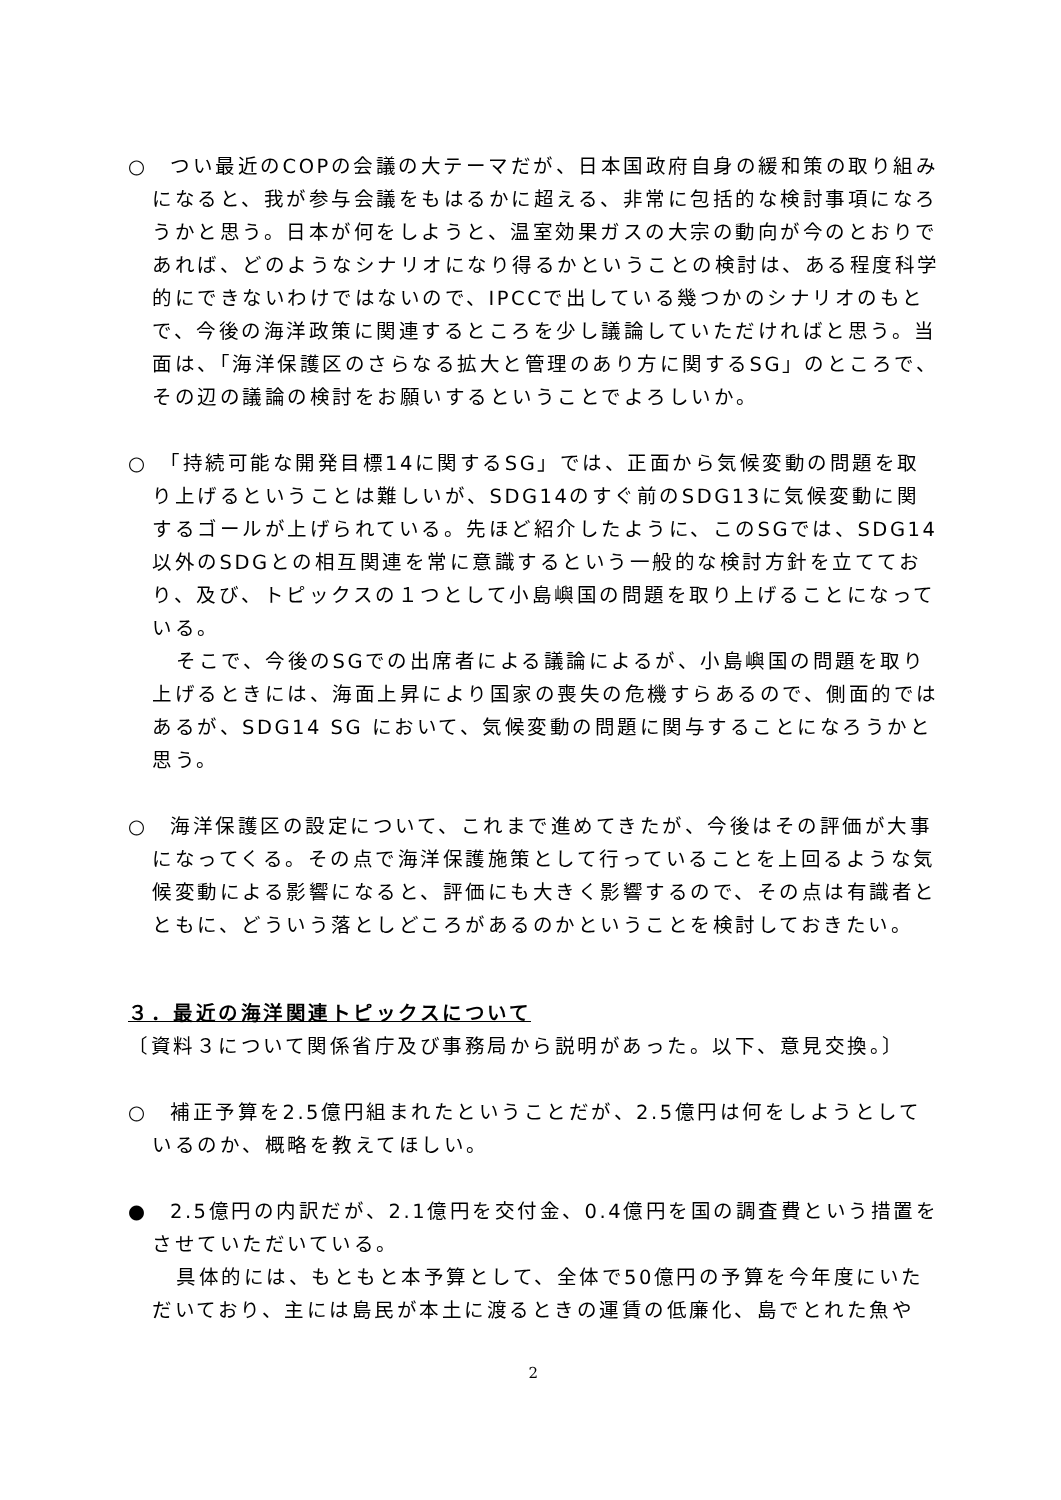○　つい最近のCOPの会議の大テーマだが、日本国政府自身の緩和策の取り組みになると、我が参与会議をもはるかに超える、非常に包括的な検討事項になろうかと思う。日本が何をしようと、温室効果ガスの大宗の動向が今のとおりであれば、どのようなシナリオになり得るかということの検討は、ある程度科学的にできないわけではないので、IPCCで出している幾つかのシナリオのもとで、今後の海洋政策に関連するところを少し議論していただければと思う。当面は、「海洋保護区のさらなる拡大と管理のあり方に関するSG」のところで、その辺の議論の検討をお願いするということでよろしいか。
○　「持続可能な開発目標14に関するSG」では、正面から気候変動の問題を取り上げるということは難しいが、SDG14のすぐ前のSDG13に気候変動に関するゴールが上げられている。先ほど紹介したように、このSGでは、SDG14以外のSDGとの相互関連を常に意識するという一般的な検討方針を立てており、及び、トピックスの１つとして小島嶼国の問題を取り上げることになっている。
そこで、今後のSGでの出席者による議論によるが、小島嶼国の問題を取り上げるときには、海面上昇により国家の喪失の危機すらあるので、側面的ではあるが、SDG14 SG において、気候変動の問題に関与することになろうかと思う。
○　海洋保護区の設定について、これまで進めてきたが、今後はその評価が大事になってくる。その点で海洋保護施策として行っていることを上回るような気候変動による影響になると、評価にも大きく影響するので、その点は有識者とともに、どういう落としどころがあるのかということを検討しておきたい。
３．最近の海洋関連トピックスについて
〔資料３について関係省庁及び事務局から説明があった。以下、意見交換。〕
○　補正予算を2.5億円組まれたということだが、2.5億円は何をしようとしているのか、概略を教えてほしい。
●　2.5億円の内訳だが、2.1億円を交付金、0.4億円を国の調査費という措置をさせていただいている。
具体的には、もともと本予算として、全体で50億円の予算を今年度にいただいており、主には島民が本土に渡るときの運賃の低廉化、島でとれた魚や
2